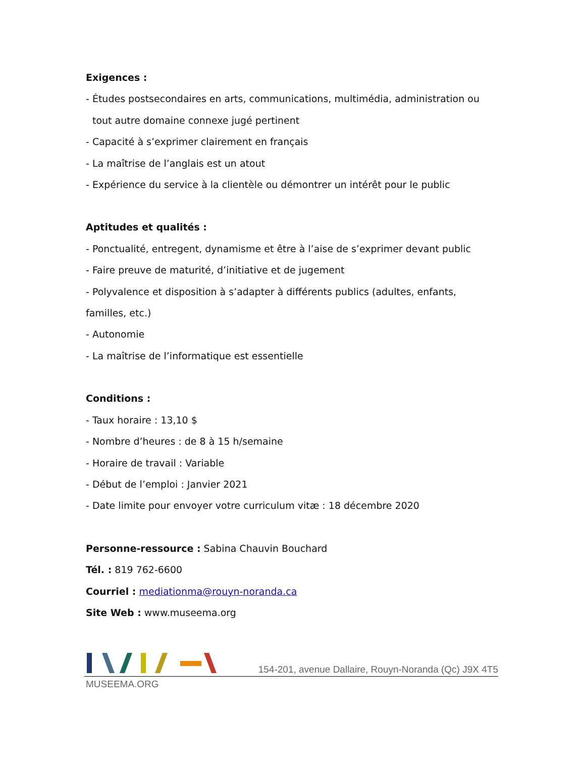Exigences :
- Études postsecondaires en arts, communications, multimédia, administration ou
tout autre domaine connexe jugé pertinent
- Capacité à s’exprimer clairement en français
- La maîtrise de l’anglais est un atout
- Expérience du service à la clientèle ou démontrer un intérêt pour le public
Aptitudes et qualités :
- Ponctualité, entregent, dynamisme et être à l’aise de s’exprimer devant public
- Faire preuve de maturité, d’initiative et de jugement
- Polyvalence et disposition à s’adapter à différents publics (adultes, enfants,
familles, etc.)
- Autonomie
- La maîtrise de l’informatique est essentielle
Conditions :
- Taux horaire : 13,10 $
- Nombre d’heures : de 8 à 15 h/semaine
- Horaire de travail : Variable
- Début de l’emploi : Janvier 2021
- Date limite pour envoyer votre curriculum vitæ : 18 décembre 2020
Personne-ressource : Sabina Chauvin Bouchard
Tél. : 819 762-6600
Courriel : mediationma@rouyn-noranda.ca
Site Web : www.museema.org
154-201, avenue Dallaire, Rouyn-Noranda (Qc) J9X 4T5
MUSEEMA.ORG